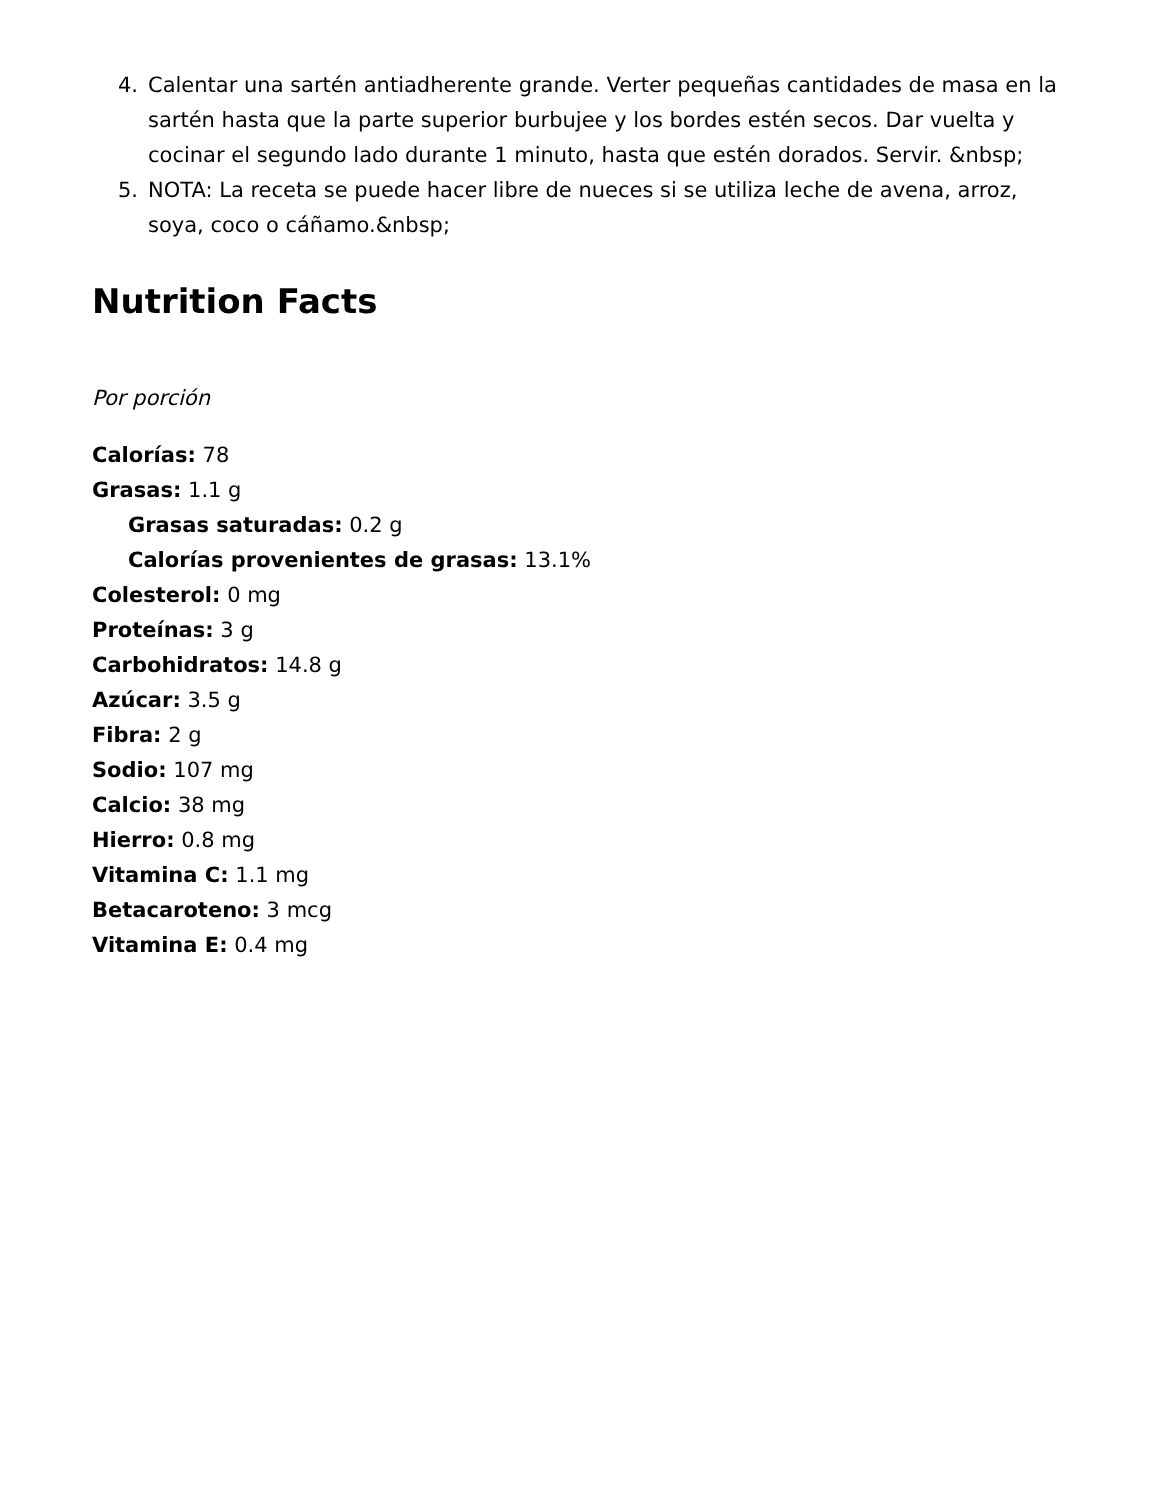4. Calentar una sartén antiadherente grande. Verter pequeñas cantidades de masa en la sartén hasta que la parte superior burbujee y los bordes estén secos. Dar vuelta y cocinar el segundo lado durante 1 minuto, hasta que estén dorados. Servir. &nbsp;
5. NOTA: La receta se puede hacer libre de nueces si se utiliza leche de avena, arroz, soya, coco o cáñamo.&nbsp;
Nutrition Facts
Por porción
Calorías: 78
Grasas: 1.1 g
Grasas saturadas: 0.2 g
Calorías provenientes de grasas: 13.1%
Colesterol: 0 mg
Proteínas: 3 g
Carbohidratos: 14.8 g
Azúcar: 3.5 g
Fibra: 2 g
Sodio: 107 mg
Calcio: 38 mg
Hierro: 0.8 mg
Vitamina C: 1.1 mg
Betacaroteno: 3 mcg
Vitamina E: 0.4 mg